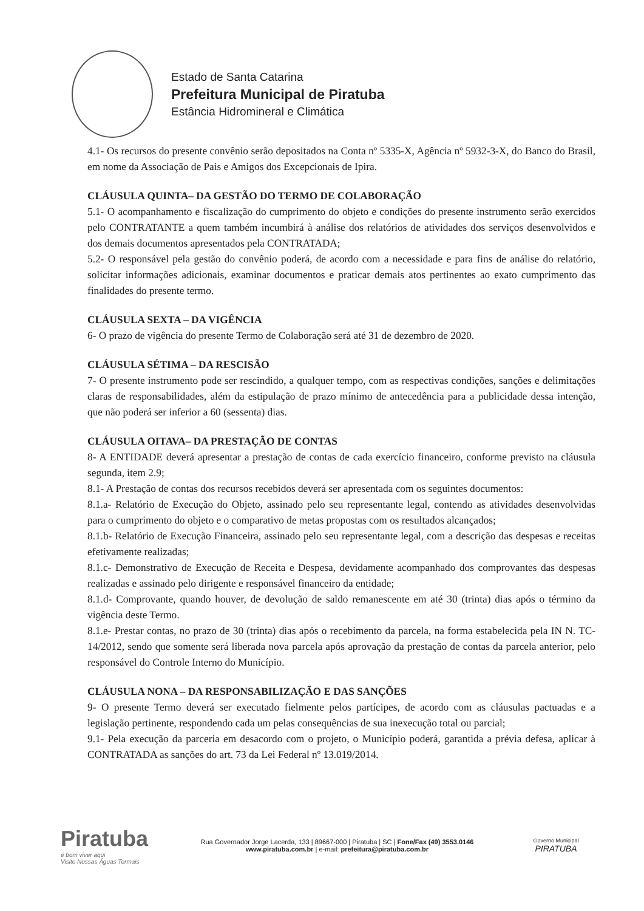Estado de Santa Catarina
Prefeitura Municipal de Piratuba
Estância Hidromineral e Climática
4.1- Os recursos do presente convênio serão depositados na Conta nº 5335-X, Agência nº 5932-3-X, do Banco do Brasil, em nome da Associação de Pais e Amigos dos Excepcionais de Ipira.
CLÁUSULA QUINTA– DA GESTÃO DO TERMO DE COLABORAÇÃO
5.1- O acompanhamento e fiscalização do cumprimento do objeto e condições do presente instrumento serão exercidos pelo CONTRATANTE a quem também incumbirá à análise dos relatórios de atividades dos serviços desenvolvidos e dos demais documentos apresentados pela CONTRATADA;
5.2- O responsável pela gestão do convênio poderá, de acordo com a necessidade e para fins de análise do relatório, solicitar informações adicionais, examinar documentos e praticar demais atos pertinentes ao exato cumprimento das finalidades do presente termo.
CLÁUSULA SEXTA – DA VIGÊNCIA
6- O prazo de vigência do presente Termo de Colaboração será até 31 de dezembro de 2020.
CLÁUSULA SÉTIMA – DA RESCISÃO
7- O presente instrumento pode ser rescindido, a qualquer tempo, com as respectivas condições, sanções e delimitações claras de responsabilidades, além da estipulação de prazo mínimo de antecedência para a publicidade dessa intenção, que não poderá ser inferior a 60 (sessenta) dias.
CLÁUSULA OITAVA– DA PRESTAÇÃO DE CONTAS
8- A ENTIDADE deverá apresentar a prestação de contas de cada exercício financeiro, conforme previsto na cláusula segunda, item 2.9;
8.1- A Prestação de contas dos recursos recebidos deverá ser apresentada com os seguintes documentos:
8.1.a- Relatório de Execução do Objeto, assinado pelo seu representante legal, contendo as atividades desenvolvidas para o cumprimento do objeto e o comparativo de metas propostas com os resultados alcançados;
8.1.b- Relatório de Execução Financeira, assinado pelo seu representante legal, com a descrição das despesas e receitas efetivamente realizadas;
8.1.c- Demonstrativo de Execução de Receita e Despesa, devidamente acompanhado dos comprovantes das despesas realizadas e assinado pelo dirigente e responsável financeiro da entidade;
8.1.d- Comprovante, quando houver, de devolução de saldo remanescente em até 30 (trinta) dias após o término da vigência deste Termo.
8.1.e- Prestar contas, no prazo de 30 (trinta) dias após o recebimento da parcela, na forma estabelecida pela IN N. TC-14/2012, sendo que somente será liberada nova parcela após aprovação da prestação de contas da parcela anterior, pelo responsável do Controle Interno do Município.
CLÁUSULA NONA – DA RESPONSABILIZAÇÃO E DAS SANÇÕES
9- O presente Termo deverá ser executado fielmente pelos partícipes, de acordo com as cláusulas pactuadas e a legislação pertinente, respondendo cada um pelas consequências de sua inexecução total ou parcial;
9.1- Pela execução da parceria em desacordo com o projeto, o Município poderá, garantida a prévia defesa, aplicar à CONTRATADA as sanções do art. 73 da Lei Federal nº 13.019/2014.
Piratuba
é bom viver aqui
Visite Nossas Águas Termais
Rua Governador Jorge Lacerda, 133 | 89667-000 | Piratuba | SC | Fone/Fax (49) 3553.0146
www.piratuba.com.br | e-mail: prefeitura@piratuba.com.br
Governo Municipal
PIRATUBA